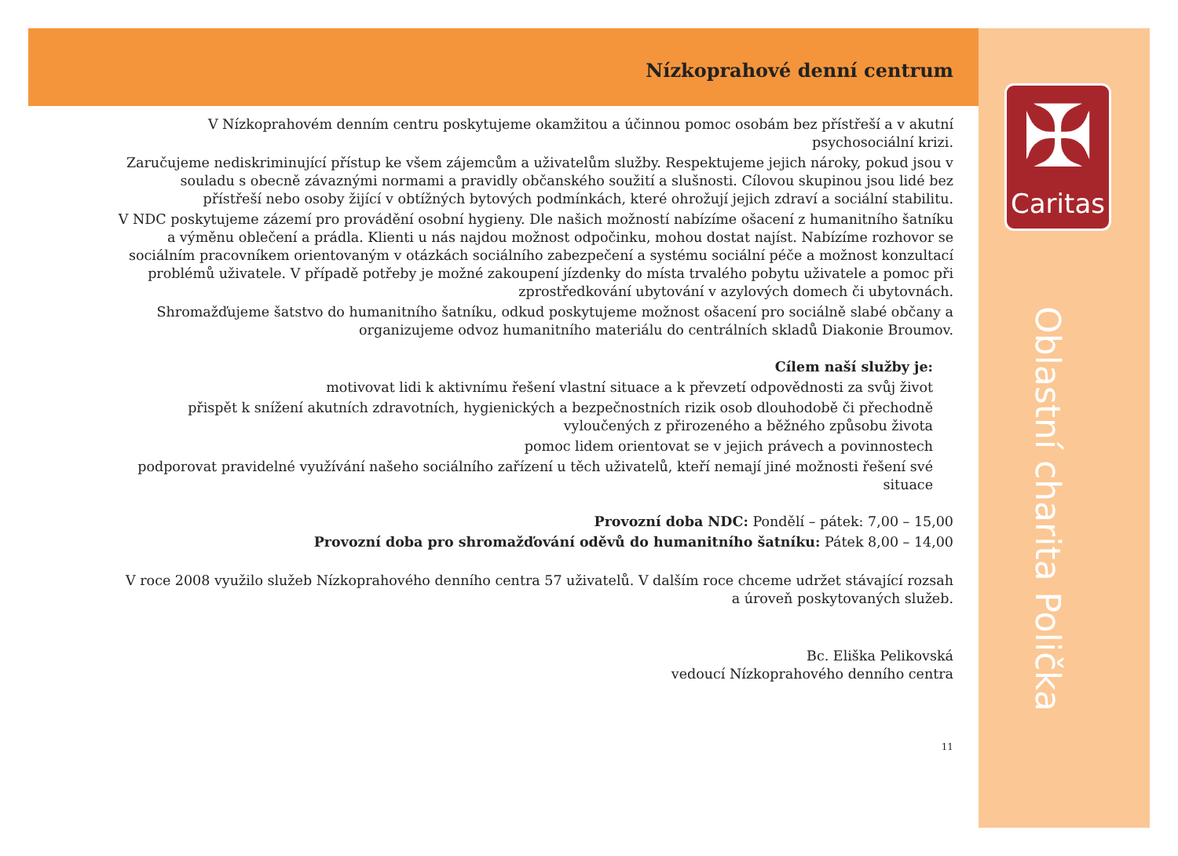✠
Caritas
Oblastní charita Polička
Nízkoprahové denní centrum
V Nízkoprahovém denním centru poskytujeme okamžitou a účinnou pomoc osobám bez přístřeší a v akutní psychosociální krizi.
Zaručujeme nediskriminující přístup ke všem zájemcům a uživatelům služby. Respektujeme jejich nároky, pokud jsou v souladu s obecně závaznými normami a pravidly občanského soužití a slušnosti. Cílovou skupinou jsou lidé bez přístřeší nebo osoby žijící v obtížných bytových podmínkách, které ohrožují jejich zdraví a sociální stabilitu.
V NDC poskytujeme zázemí pro provádění osobní hygieny. Dle našich možností nabízíme ošacení z humanitního šatníku a výměnu oblečení a prádla. Klienti u nás najdou možnost odpočinku, mohou dostat najíst. Nabízíme rozhovor se sociálním pracovníkem orientovaným v otázkách sociálního zabezpečení a systému sociální péče a možnost konzultací problémů uživatele. V případě potřeby je možné zakoupení jízdenky do místa trvalého pobytu uživatele a pomoc při zprostředkování ubytování v azylových domech či ubytovnách.
Shromažďujeme šatstvo do humanitního šatníku, odkud poskytujeme možnost ošacení pro sociálně slabé občany a organizujeme odvoz humanitního materiálu do centrálních skladů Diakonie Broumov.
Cílem naší služby je:
motivovat lidi k aktivnímu řešení vlastní situace a k převzetí odpovědnosti za svůj život
přispět k snížení akutních zdravotních, hygienických a bezpečnostních rizik osob dlouhodobě či přechodně vyloučených z přirozeného a běžného způsobu života
pomoc lidem orientovat se v jejich právech a povinnostech
podporovat pravidelné využívání našeho sociálního zařízení u těch uživatelů, kteří nemají jiné možnosti řešení své situace
Provozní doba NDC: Pondělí – pátek: 7,00 – 15,00
Provozní doba pro shromažďování oděvů do humanitního šatníku: Pátek 8,00 – 14,00
V roce 2008 využilo služeb Nízkoprahového denního centra 57 uživatelů. V dalším roce chceme udržet stávající rozsah a úroveň poskytovaných služeb.
Bc. Eliška Pelikovská
vedoucí Nízkoprahového denního centra
11